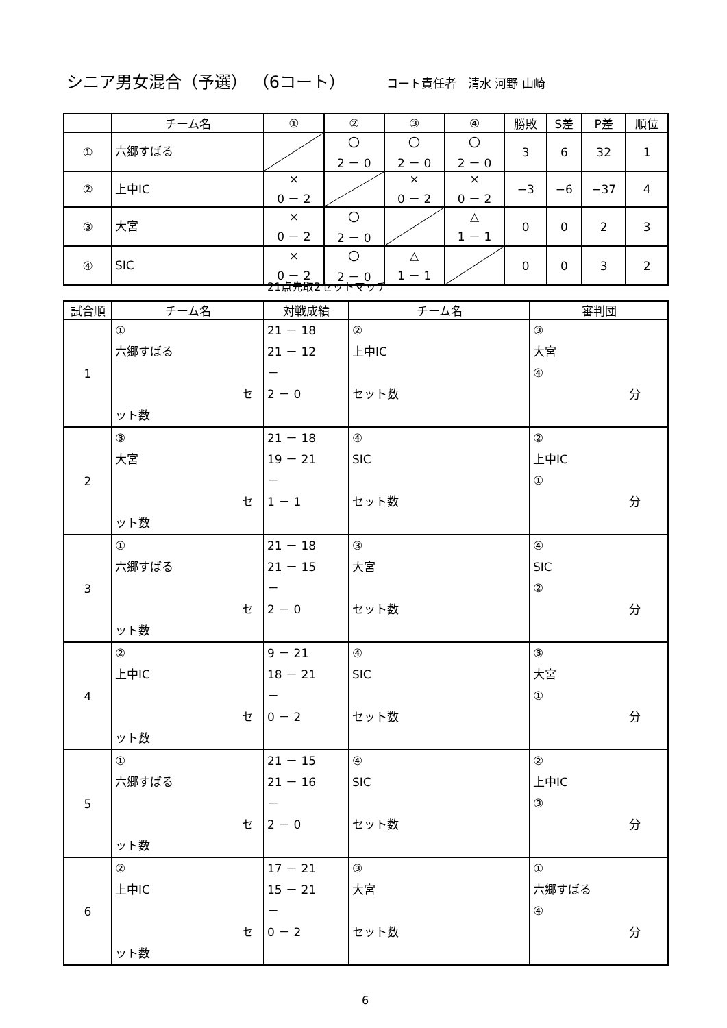シニア男女混合（予選） （6コート） コート責任者　清水 河野 山崎
| | チーム名 | ① | ② | ③ | ④ | 勝敗 | S差 | P差 | 順位 |
| --- | --- | --- | --- | --- | --- | --- | --- | --- | --- |
| ① | 六郷すばる | | 〇 2 － 0 | 〇 2 － 0 | 〇 2 － 0 | 3 | 6 | 32 | 1 |
| ② | 上中IC | × 0 － 2 | | × 0 － 2 | × 0 － 2 | −3 | −6 | −37 | 4 |
| ③ | 大宮 | × 0 － 2 | 〇 2 － 0 | | △ 1 － 1 | 0 | 0 | 2 | 3 |
| ④ | SIC | × 0 － 2 | 〇 2 － 0 | △ 1 － 1 | | 0 | 0 | 3 | 2 |
21点先取2セットマッチ
| 試合順 | チーム名 | 対戦成績 | チーム名 | 審判団 |
| --- | --- | --- | --- | --- |
| 1 | ① 六郷すばる セット数 | 21 － 18 21 － 12 － 2 － 0 | ② 上中IC セット数 | ③ 大宮 ④ 分 |
| 2 | ③ 大宮 セット数 | 21 － 18 19 － 21 － 1 － 1 | ④ SIC セット数 | ② 上中IC ① 分 |
| 3 | ① 六郷すばる セット数 | 21 － 18 21 － 15 － 2 － 0 | ③ 大宮 セット数 | ④ SIC ② 分 |
| 4 | ② 上中IC セット数 | 9 － 21 18 － 21 － 0 － 2 | ④ SIC セット数 | ③ 大宮 ① 分 |
| 5 | ① 六郷すばる セット数 | 21 － 15 21 － 16 － 2 － 0 | ④ SIC セット数 | ② 上中IC ③ 分 |
| 6 | ② 上中IC セット数 | 17 － 21 15 － 21 － 0 － 2 | ③ 大宮 セット数 | ① 六郷すばる ④ 分 |
6